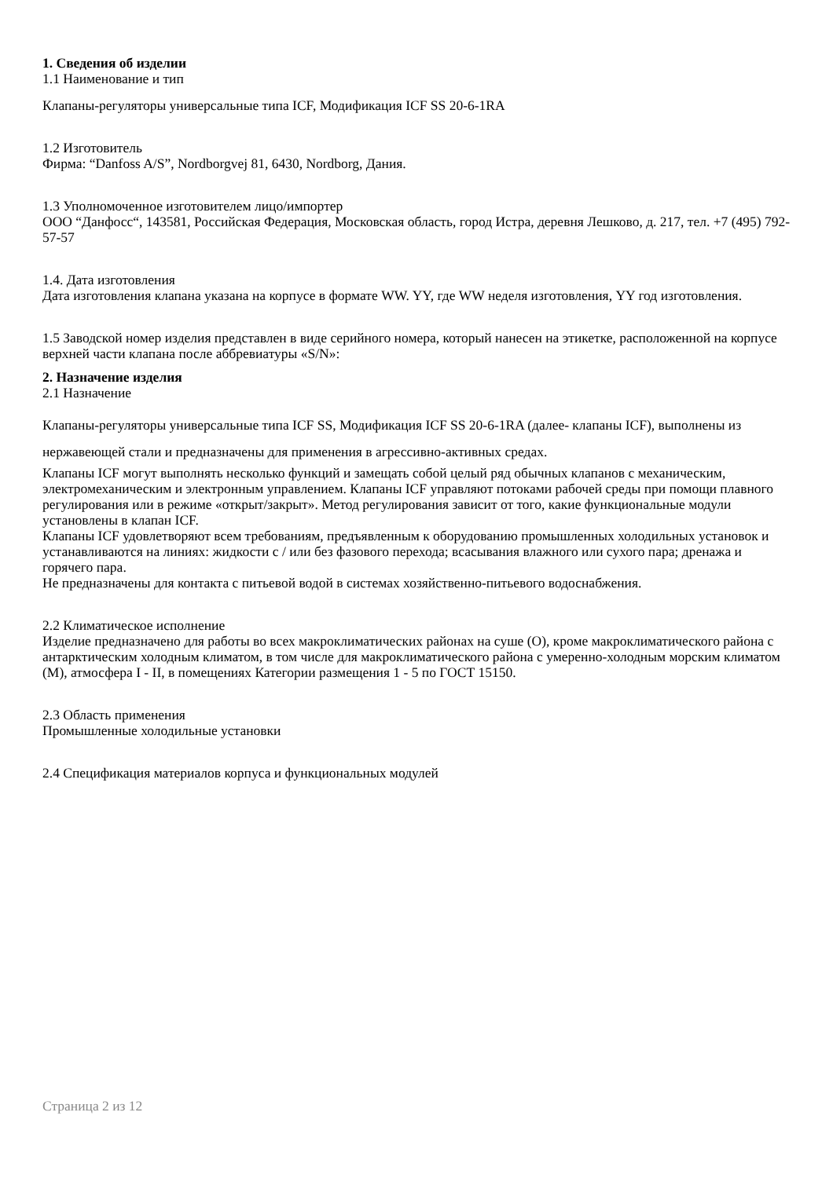1. Сведения об изделии
1.1 Наименование и тип
Клапаны-регуляторы универсальные типа ICF, Модификация ICF SS 20-6-1RA
1.2 Изготовитель
Фирма: “Danfoss A/S”, Nordborgvej 81, 6430, Nordborg, Дания.
1.3 Уполномоченное изготовителем лицо/импортер
ООО “Данфосс“, 143581, Российская Федерация, Московская область, город Истра, деревня Лешково, д. 217, тел. +7 (495) 792-57-57
1.4. Дата изготовления
Дата изготовления клапана указана на корпусе в формате WW. YY, где WW неделя изготовления, YY год изготовления.
1.5 Заводской номер изделия представлен в виде серийного номера, который нанесен на этикетке, расположенной на корпусе верхней части клапана после аббревиатуры «S/N»:
2. Назначение изделия
2.1 Назначение
Клапаны-регуляторы универсальные типа ICF SS, Модификация ICF SS 20-6-1RA (далее- клапаны ICF), выполнены из нержавеющей стали и предназначены для применения в агрессивно-активных средах.
Клапаны ICF могут выполнять несколько функций и замещать собой целый ряд обычных клапанов с механическим, электромеханическим и электронным управлением. Клапаны ICF управляют потоками рабочей среды при помощи плавного регулирования или в режиме «открыт/закрыт». Метод регулирования зависит от того, какие функциональные модули установлены в клапан ICF.
Клапаны ICF удовлетворяют всем требованиям, предъявленным к оборудованию промышленных холодильных установок и устанавливаются на линиях: жидкости с / или без фазового перехода; всасывания влажного или сухого пара; дренажа и горячего пара.
Не предназначены для контакта с питьевой водой в системах хозяйственно-питьевого водоснабжения.
2.2 Климатическое исполнение
Изделие предназначено для работы во всех макроклиматических районах на суше (О), кроме макроклиматического района с антарктическим холодным климатом, в том числе для макроклиматического района с умеренно-холодным морским климатом (М), атмосфера I - II, в помещениях Категории размещения 1 - 5 по ГОСТ 15150.
2.3 Область применения
Промышленные холодильные установки
2.4 Спецификация материалов корпуса и функциональных модулей
Страница 2 из 12